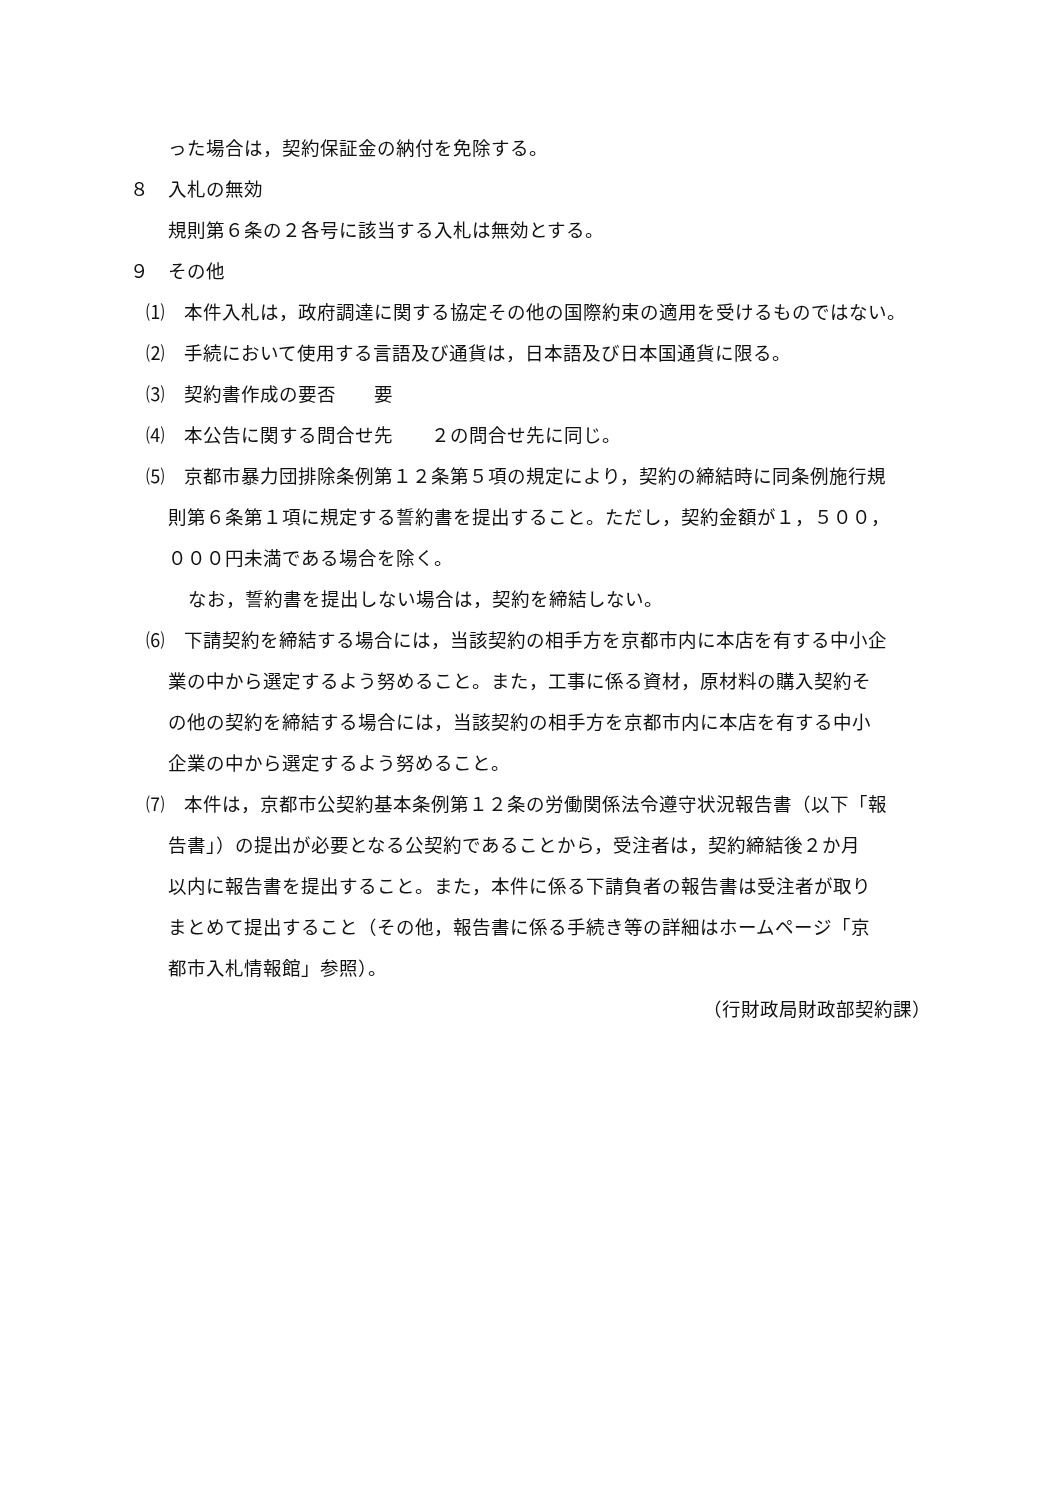った場合は，契約保証金の納付を免除する。
８　入札の無効
規則第６条の２各号に該当する入札は無効とする。
９　その他
⑴　本件入札は，政府調達に関する協定その他の国際約束の適用を受けるものではない。
⑵　手続において使用する言語及び通貨は，日本語及び日本国通貨に限る。
⑶　契約書作成の要否　　要
⑷　本公告に関する問合せ先　　２の問合せ先に同じ。
⑸　京都市暴力団排除条例第１２条第５項の規定により，契約の締結時に同条例施行規
則第６条第１項に規定する誓約書を提出すること。ただし，契約金額が１，５００，
０００円未満である場合を除く。
なお，誓約書を提出しない場合は，契約を締結しない。
⑹　下請契約を締結する場合には，当該契約の相手方を京都市内に本店を有する中小企
業の中から選定するよう努めること。また，工事に係る資材，原材料の購入契約そ
の他の契約を締結する場合には，当該契約の相手方を京都市内に本店を有する中小
企業の中から選定するよう努めること。
⑺　本件は，京都市公契約基本条例第１２条の労働関係法令遵守状況報告書（以下「報
告書」）の提出が必要となる公契約であることから，受注者は，契約締結後２か月
以内に報告書を提出すること。また，本件に係る下請負者の報告書は受注者が取り
まとめて提出すること（その他，報告書に係る手続き等の詳細はホームページ「京
都市入札情報館」参照）。
（行財政局財政部契約課）